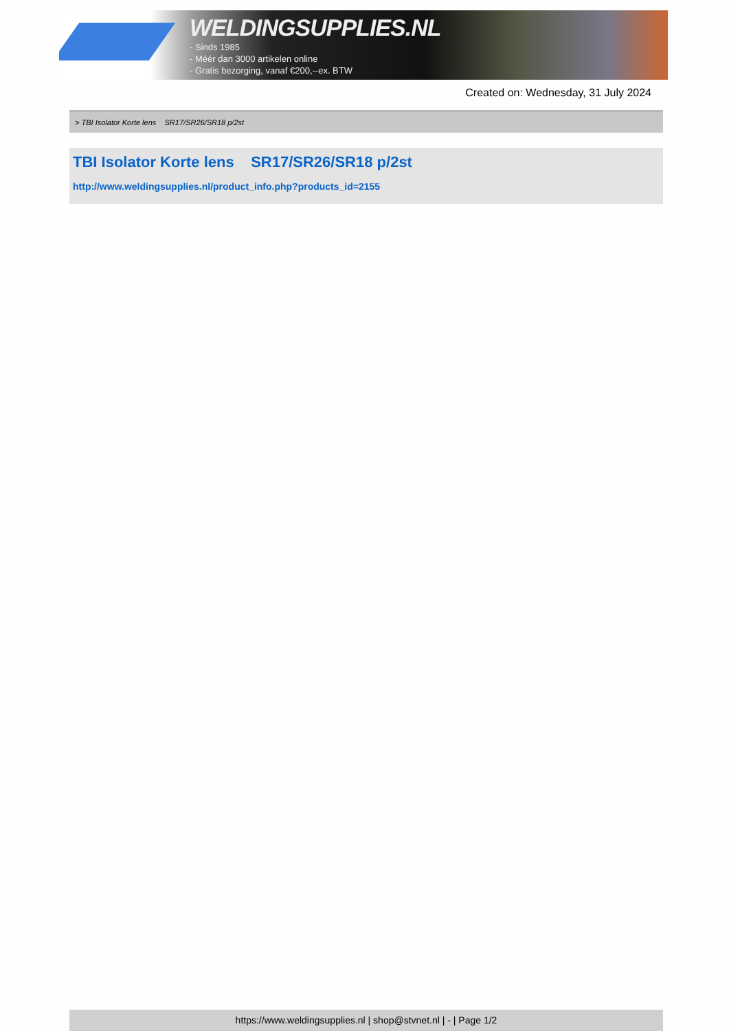WELDINGSUPPLIES.NL
- Sinds 1985
- Méér dan 3000 artikelen online
- Gratis bezorging, vanaf €200,--ex. BTW
Created on: Wednesday, 31 July 2024
> TBI Isolator Korte lens SR17/SR26/SR18 p/2st
TBI Isolator Korte lens SR17/SR26/SR18 p/2st
http://www.weldingsupplies.nl/product_info.php?products_id=2155
https://www.weldingsupplies.nl | shop@stvnet.nl | - | Page 1/2